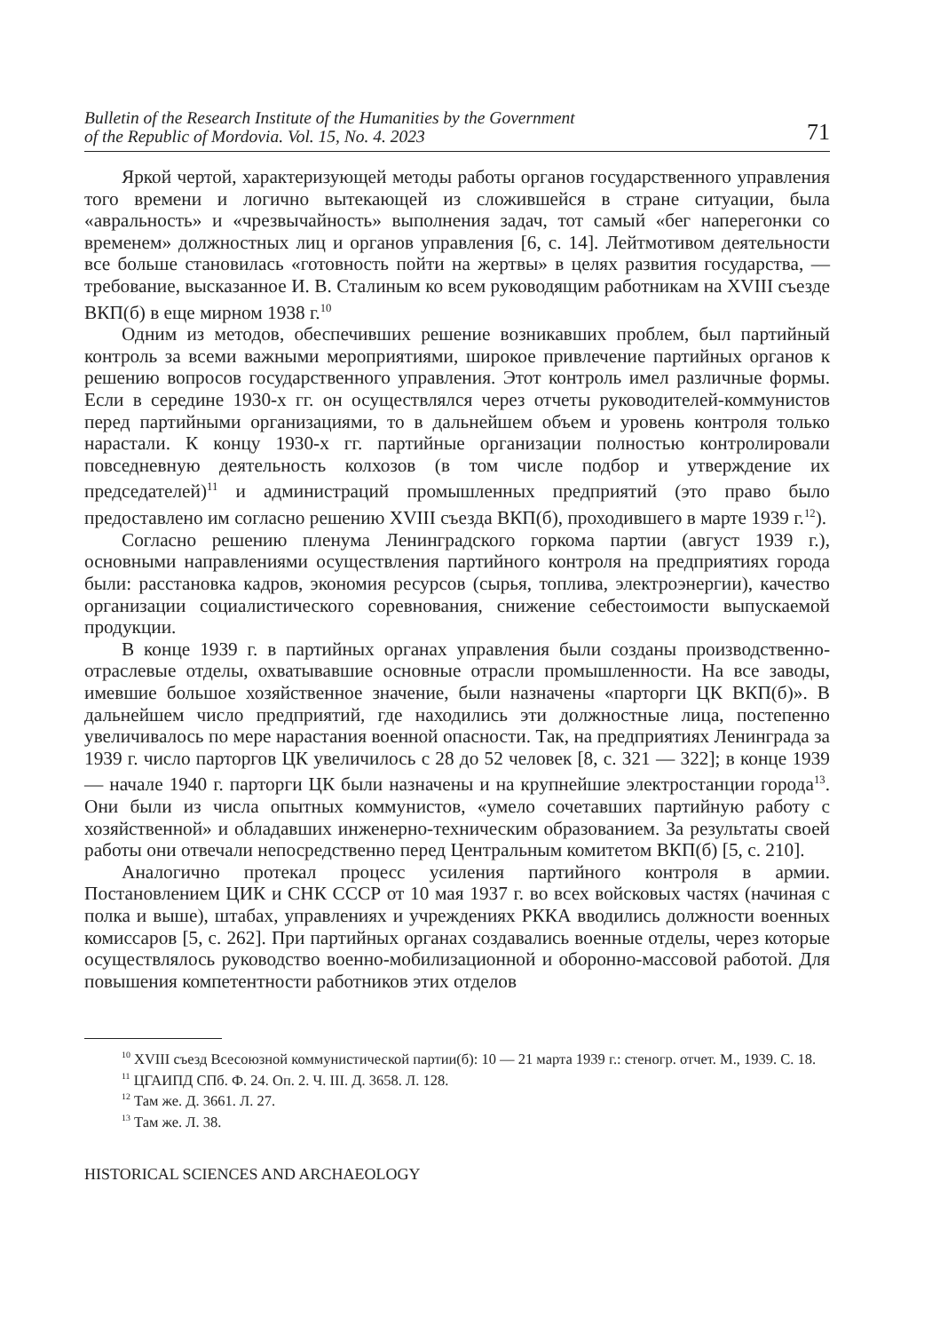Bulletin of the Research Institute of the Humanities by the Government
of the Republic of Mordovia. Vol. 15, No. 4. 2023 71
Яркой чертой, характеризующей методы работы органов государственного управления того времени и логично вытекающей из сложившейся в стране ситуации, была «авральность» и «чрезвычайность» выполнения задач, тот самый «бег наперегонки со временем» должностных лиц и органов управления [6, с. 14]. Лейтмотивом деятельности все больше становилась «готовность пойти на жертвы» в целях развития государства, — требование, высказанное И. В. Сталиным ко всем руководящим работникам на XVIII съезде ВКП(б) в еще мирном 1938 г.<sup>10</sup>
Одним из методов, обеспечивших решение возникавших проблем, был партийный контроль за всеми важными мероприятиями, широкое привлечение партийных органов к решению вопросов государственного управления. Этот контроль имел различные формы. Если в середине 1930-х гг. он осуществлялся через отчеты руководителей-коммунистов перед партийными организациями, то в дальнейшем объем и уровень контроля только нарастали. К концу 1930-х гг. партийные организации полностью контролировали повседневную деятельность колхозов (в том числе подбор и утверждение их председателей)<sup>11</sup> и администраций промышленных предприятий (это право было предоставлено им согласно решению XVIII съезда ВКП(б), проходившего в марте 1939 г.<sup>12</sup>).
Согласно решению пленума Ленинградского горкома партии (август 1939 г.), основными направлениями осуществления партийного контроля на предприятиях города были: расстановка кадров, экономия ресурсов (сырья, топлива, электроэнергии), качество организации социалистического соревнования, снижение себестоимости выпускаемой продукции.
В конце 1939 г. в партийных органах управления были созданы производственно-отраслевые отделы, охватывавшие основные отрасли промышленности. На все заводы, имевшие большое хозяйственное значение, были назначены «парторги ЦК ВКП(б)». В дальнейшем число предприятий, где находились эти должностные лица, постепенно увеличивалось по мере нарастания военной опасности. Так, на предприятиях Ленинграда за 1939 г. число парторгов ЦК увеличилось с 28 до 52 человек [8, с. 321 — 322]; в конце 1939 — начале 1940 г. парторги ЦК были назначены и на крупнейшие электростанции города<sup>13</sup>. Они были из числа опытных коммунистов, «умело сочетавших партийную работу с хозяйственной» и обладавших инженерно-техническим образованием. За результаты своей работы они отвечали непосредственно перед Центральным комитетом ВКП(б) [5, с. 210].
Аналогично протекал процесс усиления партийного контроля в армии. Постановлением ЦИК и СНК СССР от 10 мая 1937 г. во всех войсковых частях (начиная с полка и выше), штабах, управлениях и учреждениях РККА вводились должности военных комиссаров [5, с. 262]. При партийных органах создавались военные отделы, через которые осуществлялось руководство военно-мобилизационной и оборонно-массовой работой. Для повышения компетентности работников этих отделов
<sup>10</sup> XVIII съезд Всесоюзной коммунистической партии(б): 10 — 21 марта 1939 г.: стеногр. отчет. М., 1939. С. 18.
<sup>11</sup> ЦГАИПД СПб. Ф. 24. Оп. 2. Ч. III. Д. 3658. Л. 128.
<sup>12</sup> Там же. Д. 3661. Л. 27.
<sup>13</sup> Там же. Л. 38.
HISTORICAL SCIENCES AND ARCHAEOLOGY